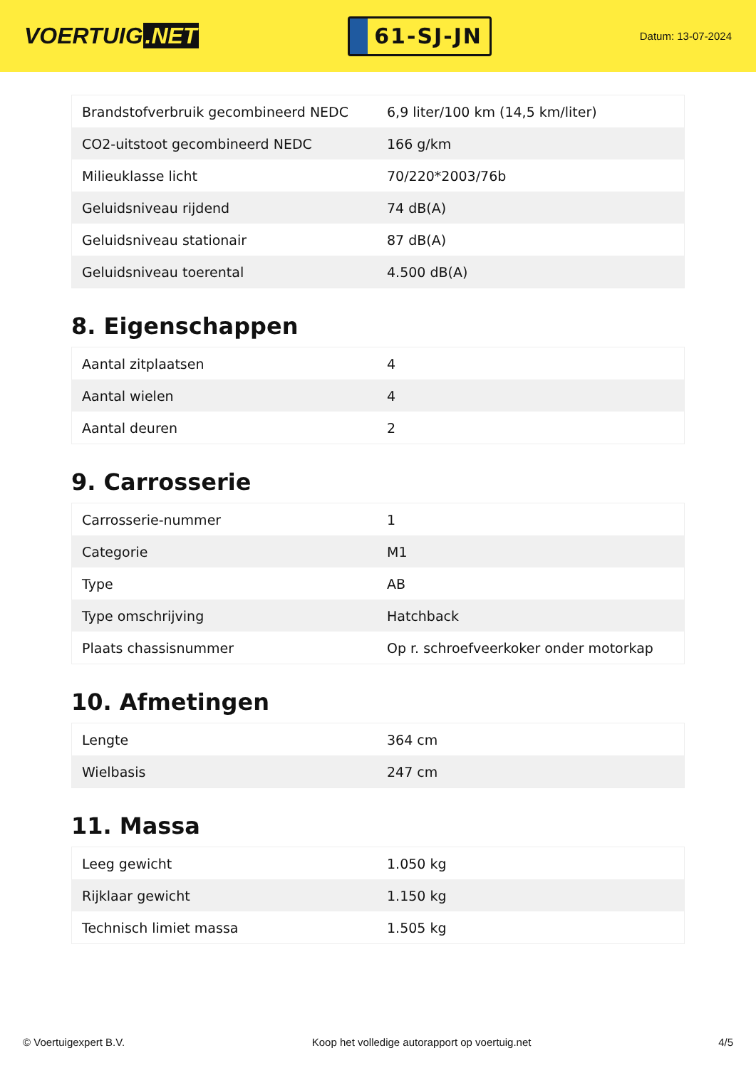VOERTUIG.NET
61-SJ-JN
Datum: 13-07-2024
| Brandstofverbruik gecombineerd NEDC | 6,9 liter/100 km (14,5 km/liter) |
| CO2-uitstoot gecombineerd NEDC | 166 g/km |
| Milieuklasse licht | 70/220*2003/76b |
| Geluidsniveau rijdend | 74 dB(A) |
| Geluidsniveau stationair | 87 dB(A) |
| Geluidsniveau toerental | 4.500 dB(A) |
8. Eigenschappen
| Aantal zitplaatsen | 4 |
| Aantal wielen | 4 |
| Aantal deuren | 2 |
9. Carrosserie
| Carrosserie-nummer | 1 |
| Categorie | M1 |
| Type | AB |
| Type omschrijving | Hatchback |
| Plaats chassisnummer | Op r. schroefveerkoker onder motorkap |
10. Afmetingen
| Lengte | 364 cm |
| Wielbasis | 247 cm |
11. Massa
| Leeg gewicht | 1.050 kg |
| Rijklaar gewicht | 1.150 kg |
| Technisch limiet massa | 1.505 kg |
© Voertuigexpert B.V. Koop het volledige autorapport op voertuig.net 4/5